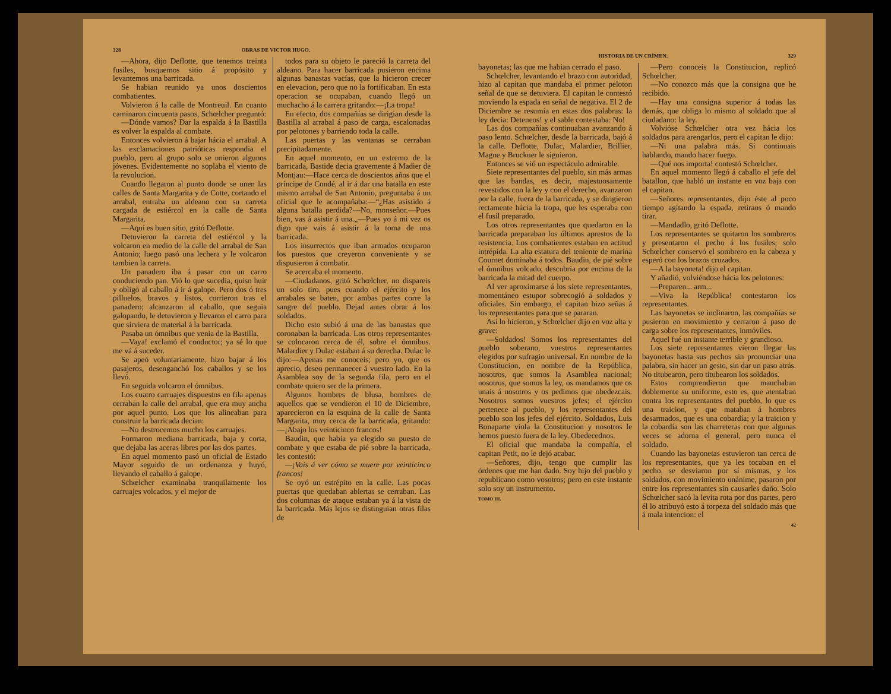328 OBRAS DE VICTOR HUGO.
—Ahora, dijo Deflotte, que tenemos treinta fusiles, busquemos sitio á propósito y levantemos una barricada.
Se habian reunido ya unos doscientos combatientes.
Volvieron á la calle de Montreuil. En cuanto caminaron cincuenta pasos, Schœlcher preguntó:
—Dónde vamos? Dar la espalda á la Bastilla es volver la espalda al combate.
Entonces volvieron á bajar hácia el arrabal. A las exclamaciones patrióticas respondia el pueblo, pero al grupo solo se unieron algunos jóvenes. Evidentemente no soplaba el viento de la revolucion.
Cuando llegaron al punto donde se unen las calles de Santa Margarita y de Cotte, cortando el arrabal, entraba un aldeano con su carreta cargada de estiércol en la calle de Santa Margarita.
—Aquí es buen sitio, gritó Deflotte.
Detuvieron la carreta del estiércol y la volcaron en medio de la calle del arrabal de San Antonio; luego pasó una lechera y le volcaron tambien la carreta.
Un panadero iba á pasar con un carro conduciendo pan. Vió lo que sucedia, quiso huir y obligó al caballo á ir á galope. Pero dos ó tres pilluelos, bravos y listos, corrieron tras el panadero; alcanzaron al caballo, que seguia galopando, le detuvieron y llevaron el carro para que sirviera de material á la barricada.
Pasaba un ómnibus que venia de la Bastilla.
—Vaya! exclamó el conductor; ya sé lo que me vá á suceder.
Se apeó voluntariamente, hizo bajar á los pasajeros, desenganchó los caballos y se los llevó.
En seguida volcaron el ómnibus.
Los cuatro carruajes dispuestos en fila apenas cerraban la calle del arrabal, que era muy ancha por aquel punto. Los que los alineaban para construir la barricada decian:
—No destrocemos mucho los carruajes.
Formaron mediana barricada, baja y corta, que dejaba las aceras libres por las dos partes.
En aquel momento pasó un oficial de Estado Mayor seguido de un ordenanza y huyó, llevando el caballo á galope.
Schœlcher examinaba tranquilamente los carruajes volcados, y el mejor de
todos para su objeto le pareció la carreta del aldeano. Para hacer barricada pusieron encima algunas banastas vacías, que la hicieron crecer en elevacion, pero que no la fortificaban. En esta operacion se ocupaban, cuando llegó un muchacho á la carrera gritando:—¡La tropa!
En efecto, dos compañías se dirigian desde la Bastilla al arrabal á paso de carga, escalonadas por pelotones y barriendo toda la calle.
Las puertas y las ventanas se cerraban precipitadamente.
En aquel momento, en un extremo de la barricada, Bastide decia gravemente á Madier de Montjau:—Hace cerca de doscientos años que el príncipe de Condé, al ir á dar una batalla en este mismo arrabal de San Antonio, preguntaba á un oficial que le acompañaba:—“¿Has asistido á alguna batalla perdida?—No, monseñor.—Pues bien, vas á asistir á una.„—Pues yo á mi vez os digo que vais á asistir á la toma de una barricada.
Los insurrectos que iban armados ocuparon los puestos que creyeron conveniente y se dispusieron á combatir.
Se acercaba el momento.
—Ciudadanos, gritó Schœlcher, no dispareis un solo tiro, pues cuando el ejército y los arrabales se baten, por ambas partes corre la sangre del pueblo. Dejad antes obrar á los soldados.
Dicho esto subió á una de las banastas que coronaban la barricada. Los otros representantes se colocaron cerca de él, sobre el ómnibus. Malardier y Dulac estaban á su derecha. Dulac le dijo:—Apenas me conoceis; pero yo, que os aprecio, deseo permanecer á vuestro lado. En la Asamblea soy de la segunda fila, pero en el combate quiero ser de la primera.
Algunos hombres de blusa, hombres de aquellos que se vendieron el 10 de Diciembre, aparecieron en la esquina de la calle de Santa Margarita, muy cerca de la barricada, gritando:—¡Abajo los veinticinco francos!
Baudin, que habia ya elegido su puesto de combate y que estaba de pié sobre la barricada, les contestó:
—¡Vais á ver cómo se muere por veinticinco francos!
Se oyó un estrépito en la calle. Las pocas puertas que quedaban abiertas se cerraban. Las dos columnas de ataque estaban ya á la vista de la barricada. Más lejos se distinguian otras filas de
HISTORIA DE UN CRÍMEN. 329
bayonetas; las que me habian cerrado el paso.
Schœlcher, levantando el brazo con autoridad, hizo al capitan que mandaba el primer peloton señal de que se detuviera. El capitan le contestó moviendo la espada en señal de negativa. El 2 de Diciembre se resumia en estas dos palabras: la ley decia: Deteneos! y el sable contestaba: No!
Las dos compañías continuaban avanzando á paso lento. Schœlcher, desde la barricada, bajó á la calle. Deflotte, Dulac, Malardier, Brillier, Magne y Bruckner le siguieron.
Entonces se vió un espectáculo admirable.
Siete representantes del pueblo, sin más armas que las bandas, es decir, majestuosamente revestidos con la ley y con el derecho, avanzaron por la calle, fuera de la barricada, y se dirigieron rectamente hácia la tropa, que les esperaba con el fusil preparado.
Los otros representantes que quedaron en la barricada preparaban los últimos aprestos de la resistencia. Los combatientes estaban en actitud intrépida. La alta estatura del teniente de marina Cournet dominaba á todos. Baudin, de pié sobre el ómnibus volcado, descubria por encima de la barricada la mitad del cuerpo.
Al ver aproximarse á los siete representantes, momentáneo estupor sobrecogió á soldados y oficiales. Sin embargo, el capitan hizo señas á los representantes para que se pararan.
Así lo hicieron, y Schœlcher dijo en voz alta y grave:
—Soldados! Somos los representantes del pueblo soberano, vuestros representantes elegidos por sufragio universal. En nombre de la Constitucion, en nombre de la República, nosotros, que somos la Asamblea nacional; nosotros, que somos la ley, os mandamos que os unais á nosotros y os pedimos que obedezcais. Nosotros somos vuestros jefes; el ejército pertenece al pueblo, y los representantes del pueblo son los jefes del ejército. Soldados, Luis Bonaparte viola la Constitucion y nosotros le hemos puesto fuera de la ley. Obedecednos.
El oficial que mandaba la compañía, el capitan Petit, no le dejó acabar.
—Señores, dijo, tengo que cumplir las órdenes que me han dado. Soy hijo del pueblo y republicano como vosotros; pero en este instante solo soy un instrumento.
TOMO III.
—Pero conoceis la Constitucion, replicó Schœlcher.
—No conozco más que la consigna que he recibido.
—Hay una consigna superior á todas las demás, que obliga lo mismo al soldado que al ciudadano: la ley.
Volvióse Schœlcher otra vez hácia los soldados para arengarlos, pero el capitan le dijo:
—Ni una palabra más. Si continuais hablando, mando hacer fuego.
—Qué nos importa! contestó Schœlcher.
En aquel momento llegó á caballo el jefe del batallon, que habló un instante en voz baja con el capitan.
—Señores representantes, dijo éste al poco tiempo agitando la espada, retiraos ó mando tirar.
—Mandadlo, gritó Deflotte.
Los representantes se quitaron los sombreros y presentaron el pecho á los fusiles; solo Schœlcher conservó el sombrero en la cabeza y esperó con los brazos cruzados.
—A la bayoneta! dijo el capitan.
Y añadió, volviéndose hácia los pelotones:
—Preparen... arm...
—Viva la República! contestaron los representantes.
Las bayonetas se inclinaron, las compañías se pusieron en movimiento y cerraron á paso de carga sobre los representantes, inmóviles.
Aquel fué un instante terrible y grandioso.
Los siete representantes vieron llegar las bayonetas hasta sus pechos sin pronunciar una palabra, sin hacer un gesto, sin dar un paso atrás. No titubearon, pero titubearon los soldados.
Estos comprendieron que manchaban doblemente su uniforme, esto es, que atentaban contra los representantes del pueblo, lo que es una traicion, y que mataban á hombres desarmados, que es una cobardía; y la traicion y la cobardía son las charreteras con que algunas veces se adorna el general, pero nunca el soldado.
Cuando las bayonetas estuvieron tan cerca de los representantes, que ya les tocaban en el pecho, se desviaron por sí mismas, y los soldados, con movimiento unánime, pasaron por entre los representantes sin causarles daño. Solo Schœlcher sacó la levita rota por dos partes, pero él lo atribuyó esto á torpeza del soldado más que á mala intencion: el
42